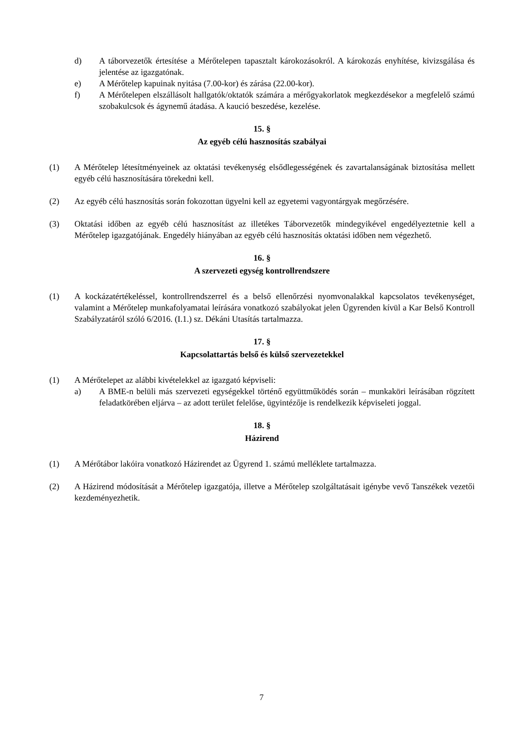d) A táborvezetők értesítése a Mérőtelepen tapasztalt károkozásokról. A károkozás enyhítése, kivizsgálása és jelentése az igazgatónak.
e) A Mérőtelep kapuinak nyitása (7.00-kor) és zárása (22.00-kor).
f) A Mérőtelepen elszállásolt hallgatók/oktatók számára a mérőgyakorlatok megkezdésekor a megfelelő számú szobakulcsok és ágynemű átadása. A kaució beszedése, kezelése.
15. §
Az egyéb célú hasznosítás szabályai
(1) A Mérőtelep létesítményeinek az oktatási tevékenység elsődlegességének és zavartalanságának biztosítása mellett egyéb célú hasznosítására törekedni kell.
(2) Az egyéb célú hasznosítás során fokozottan ügyelni kell az egyetemi vagyontárgyak megőrzésére.
(3) Oktatási időben az egyéb célú hasznosítást az illetékes Táborvezetők mindegyikével engedélyeztetnie kell a Mérőtelep igazgatójának. Engedély hiányában az egyéb célú hasznosítás oktatási időben nem végezhető.
16. §
A szervezeti egység kontrollrendszere
(1) A kockázatértékeléssel, kontrollrendszerrel és a belső ellenőrzési nyomvonalakkal kapcsolatos tevékenységet, valamint a Mérőtelep munkafolyamatai leírására vonatkozó szabályokat jelen Ügyrenden kívül a Kar Belső Kontroll Szabályzatáról szóló 6/2016. (I.1.) sz. Dékáni Utasítás tartalmazza.
17. §
Kapcsolattartás belső és külső szervezetekkel
(1) A Mérőtelepet az alábbi kivételekkel az igazgató képviseli:
a) A BME-n belüli más szervezeti egységekkel történő együttműködés során – munkaköri leírásában rögzített feladatkörében eljárva – az adott terület felelőse, ügyintézője is rendelkezik képviseleti joggal.
18. §
Házirend
(1) A Mérőtábor lakóira vonatkozó Házirendet az Ügyrend 1. számú melléklete tartalmazza.
(2) A Házirend módosítását a Mérőtelep igazgatója, illetve a Mérőtelep szolgáltatásait igénybe vevő Tanszékek vezetői kezdeményezhetik.
7